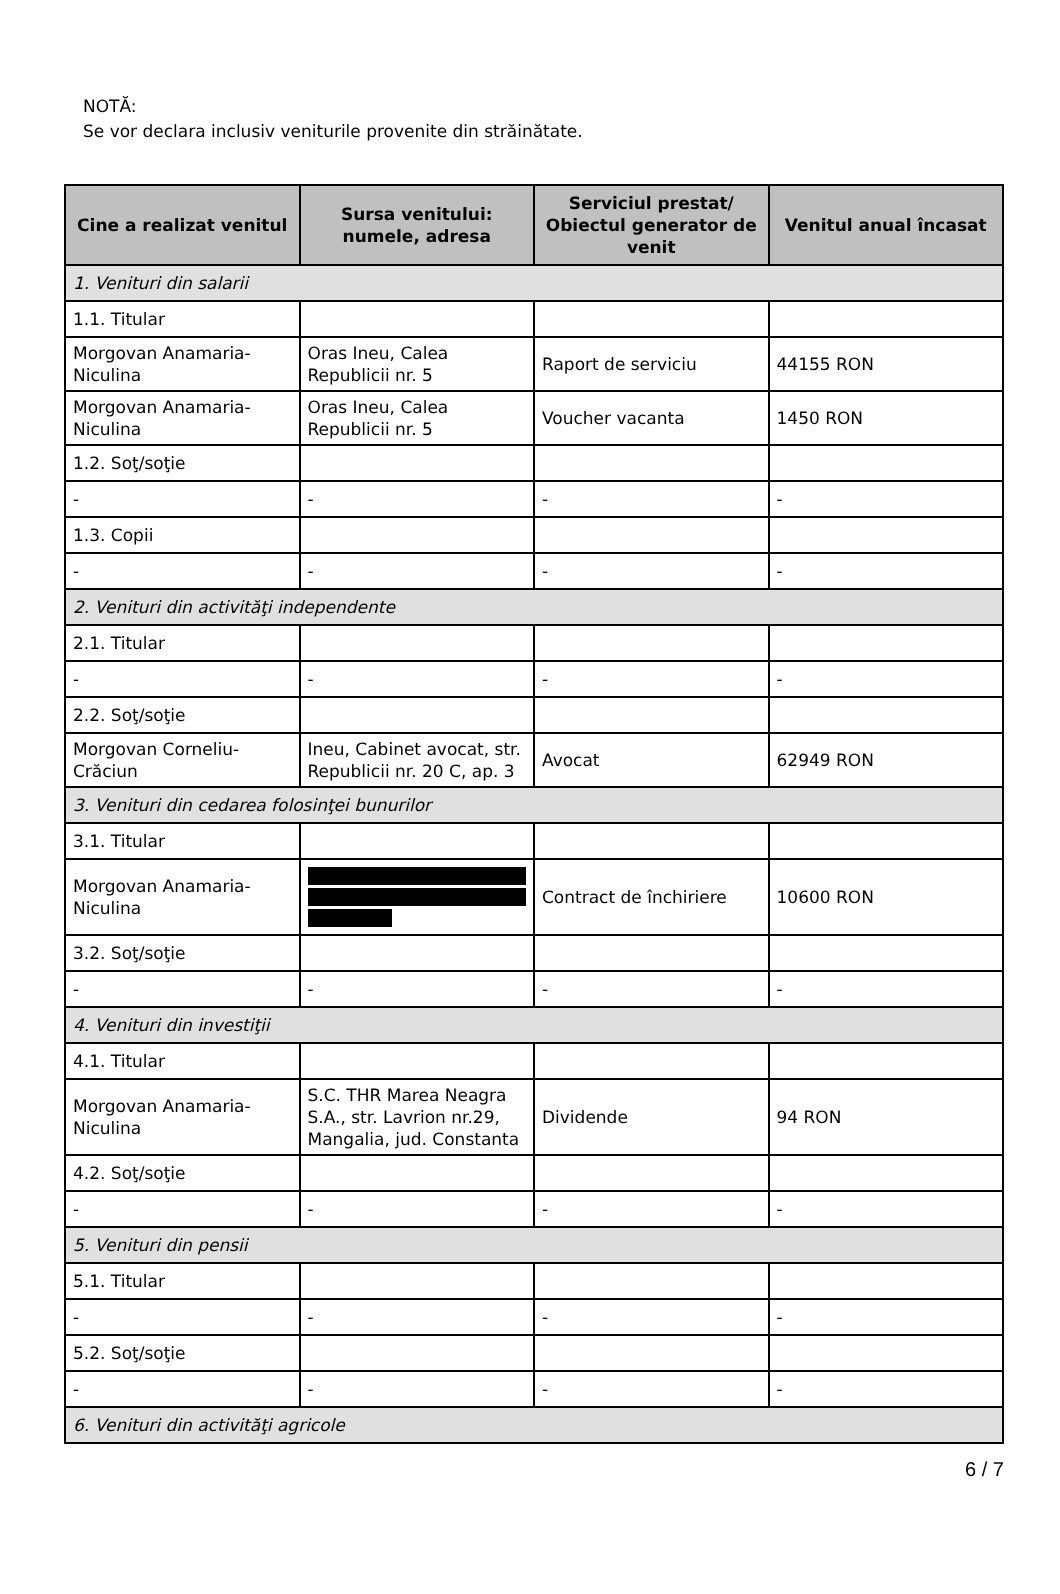NOTĂ:
Se vor declara inclusiv veniturile provenite din străinătate.
| Cine a realizat venitul | Sursa venitului: numele, adresa | Serviciul prestat/ Obiectul generator de venit | Venitul anual încasat |
| --- | --- | --- | --- |
| 1. Venituri din salarii | | | |
| 1.1. Titular | | | |
| Morgovan Anamaria-Niculina | Oras Ineu, Calea Republicii nr. 5 | Raport de serviciu | 44155 RON |
| Morgovan Anamaria-Niculina | Oras Ineu, Calea Republicii nr. 5 | Voucher vacanta | 1450 RON |
| 1.2. Soţ/soţie | | | |
| - | - | - | - |
| 1.3. Copii | | | |
| - | - | - | - |
| 2. Venituri din activităţi independente | | | |
| 2.1. Titular | | | |
| - | - | - | - |
| 2.2. Soţ/soţie | | | |
| Morgovan Corneliu-Crăciun | Ineu, Cabinet avocat, str. Republicii nr. 20 C, ap. 3 | Avocat | 62949 RON |
| 3. Venituri din cedarea folosinţei bunurilor | | | |
| 3.1. Titular | | | |
| Morgovan Anamaria-Niculina | | Contract de închiriere | 10600 RON |
| 3.2. Soţ/soţie | | | |
| - | - | - | - |
| 4. Venituri din investiţii | | | |
| 4.1. Titular | | | |
| Morgovan Anamaria-Niculina | S.C. THR Marea Neagra S.A., str. Lavrion nr.29, Mangalia, jud. Constanta | Dividende | 94 RON |
| 4.2. Soţ/soţie | | | |
| - | - | - | - |
| 5. Venituri din pensii | | | |
| 5.1. Titular | | | |
| - | - | - | - |
| 5.2. Soţ/soţie | | | |
| - | - | - | - |
| 6. Venituri din activităţi agricole | | | |
6 / 7